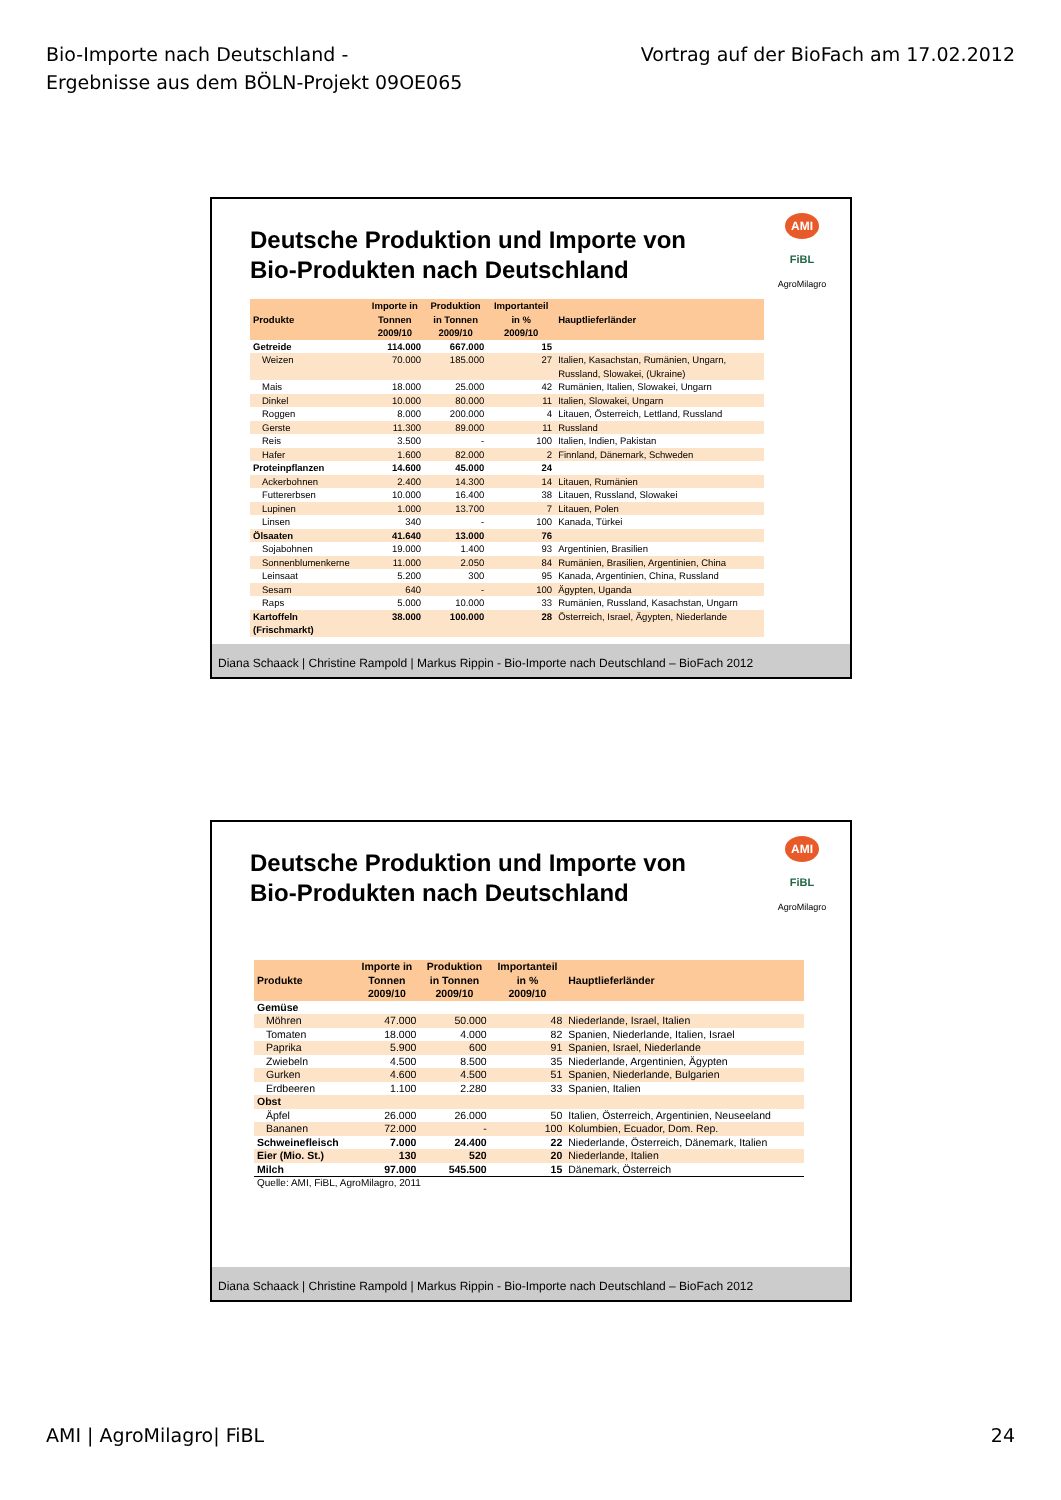Bio-Importe nach Deutschland -
Ergebnisse aus dem BÖLN-Projekt 09OE065
Vortrag auf der BioFach am 17.02.2012
AMI
FiBL
AgroMilagro
Deutsche Produktion und Importe von
Bio-Produkten nach Deutschland
| Produkte | Importe in Tonnen 2009/10 | Produktion in Tonnen 2009/10 | Importanteil in % 2009/10 | Hauptlieferländer |
| --- | --- | --- | --- | --- |
| Getreide | 114.000 | 667.000 | 15 | |
| Weizen | 70.000 | 185.000 | 27 | Italien, Kasachstan, Rumänien, Ungarn, Russland, Slowakei, (Ukraine) |
| Mais | 18.000 | 25.000 | 42 | Rumänien, Italien, Slowakei, Ungarn |
| Dinkel | 10.000 | 80.000 | 11 | Italien, Slowakei, Ungarn |
| Roggen | 8.000 | 200.000 | 4 | Litauen, Österreich, Lettland, Russland |
| Gerste | 11.300 | 89.000 | 11 | Russland |
| Reis | 3.500 | - | 100 | Italien, Indien, Pakistan |
| Hafer | 1.600 | 82.000 | 2 | Finnland, Dänemark, Schweden |
| Proteinpflanzen | 14.600 | 45.000 | 24 | |
| Ackerbohnen | 2.400 | 14.300 | 14 | Litauen, Rumänien |
| Futtererbsen | 10.000 | 16.400 | 38 | Litauen, Russland, Slowakei |
| Lupinen | 1.000 | 13.700 | 7 | Litauen, Polen |
| Linsen | 340 | - | 100 | Kanada, Türkei |
| Ölsaaten | 41.640 | 13.000 | 76 | |
| Sojabohnen | 19.000 | 1.400 | 93 | Argentinien, Brasilien |
| Sonnenblumenkerne | 11.000 | 2.050 | 84 | Rumänien, Brasilien, Argentinien, China |
| Leinsaat | 5.200 | 300 | 95 | Kanada, Argentinien, China, Russland |
| Sesam | 640 | - | 100 | Ägypten, Uganda |
| Raps | 5.000 | 10.000 | 33 | Rumänien, Russland, Kasachstan, Ungarn |
| Kartoffeln (Frischmarkt) | 38.000 | 100.000 | 28 | Österreich, Israel, Ägypten, Niederlande |
Diana Schaack | Christine Rampold | Markus Rippin - Bio-Importe nach Deutschland – BioFach 2012
AMI
FiBL
AgroMilagro
Deutsche Produktion und Importe von
Bio-Produkten nach Deutschland
| Produkte | Importe in Tonnen 2009/10 | Produktion in Tonnen 2009/10 | Importanteil in % 2009/10 | Hauptlieferländer |
| --- | --- | --- | --- | --- |
| Gemüse | | | | |
| Möhren | 47.000 | 50.000 | 48 | Niederlande, Israel, Italien |
| Tomaten | 18.000 | 4.000 | 82 | Spanien, Niederlande, Italien, Israel |
| Paprika | 5.900 | 600 | 91 | Spanien, Israel, Niederlande |
| Zwiebeln | 4.500 | 8.500 | 35 | Niederlande, Argentinien, Ägypten |
| Gurken | 4.600 | 4.500 | 51 | Spanien, Niederlande, Bulgarien |
| Erdbeeren | 1.100 | 2.280 | 33 | Spanien, Italien |
| Obst | | | | |
| Äpfel | 26.000 | 26.000 | 50 | Italien, Österreich, Argentinien, Neuseeland |
| Bananen | 72.000 | - | 100 | Kolumbien, Ecuador, Dom. Rep. |
| Schweinefleisch | 7.000 | 24.400 | 22 | Niederlande, Österreich, Dänemark, Italien |
| Eier (Mio. St.) | 130 | 520 | 20 | Niederlande, Italien |
| Milch | 97.000 | 545.500 | 15 | Dänemark, Österreich |
Quelle: AMI, FiBL, AgroMilagro, 2011
Diana Schaack | Christine Rampold | Markus Rippin - Bio-Importe nach Deutschland – BioFach 2012
AMI | AgroMilagro| FiBL 24